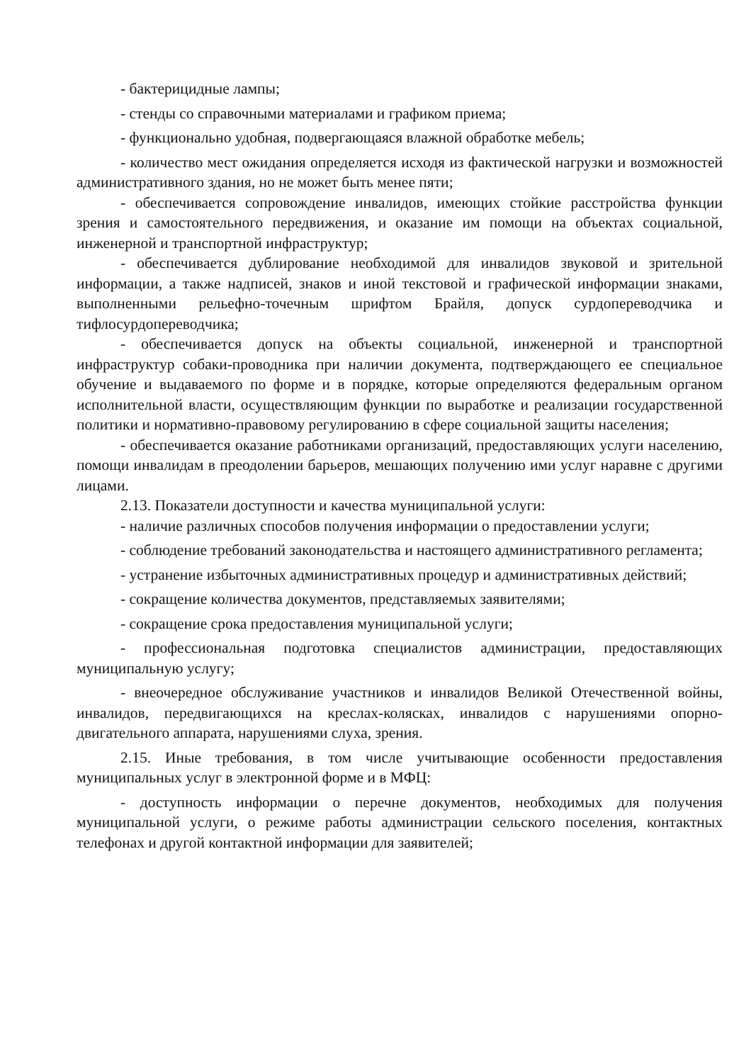- бактерицидные лампы;
- стенды со справочными материалами и графиком приема;
- функционально удобная, подвергающаяся влажной обработке мебель;
- количество мест ожидания определяется исходя из фактической нагрузки и возможностей административного здания, но не может быть менее пяти;
- обеспечивается сопровождение инвалидов, имеющих стойкие расстройства функции зрения и самостоятельного передвижения, и оказание им помощи на объектах социальной, инженерной и транспортной инфраструктур;
- обеспечивается дублирование необходимой для инвалидов звуковой и зрительной информации, а также надписей, знаков и иной текстовой и графической информации знаками, выполненными рельефно-точечным шрифтом Брайля, допуск сурдопереводчика и тифлосурдопереводчика;
- обеспечивается допуск на объекты социальной, инженерной и транспортной инфраструктур собаки-проводника при наличии документа, подтверждающего ее специальное обучение и выдаваемого по форме и в порядке, которые определяются федеральным органом исполнительной власти, осуществляющим функции по выработке и реализации государственной политики и нормативно-правовому регулированию в сфере социальной защиты населения;
- обеспечивается оказание работниками организаций, предоставляющих услуги населению, помощи инвалидам в преодолении барьеров, мешающих получению ими услуг наравне с другими лицами.
2.13. Показатели доступности и качества муниципальной услуги:
- наличие различных способов получения информации о предоставлении услуги;
- соблюдение требований законодательства и настоящего административного регламента;
- устранение избыточных административных процедур и административных действий;
- сокращение количества документов, представляемых заявителями;
- сокращение срока предоставления муниципальной услуги;
- профессиональная подготовка специалистов администрации, предоставляющих муниципальную услугу;
- внеочередное обслуживание участников и инвалидов Великой Отечественной войны, инвалидов, передвигающихся на креслах-колясках, инвалидов с нарушениями опорно-двигательного аппарата, нарушениями слуха, зрения.
2.15. Иные требования, в том числе учитывающие особенности предоставления муниципальных услуг в электронной форме и в МФЦ:
- доступность информации о перечне документов, необходимых для получения муниципальной услуги, о режиме работы администрации сельского поселения, контактных телефонах и другой контактной информации для заявителей;